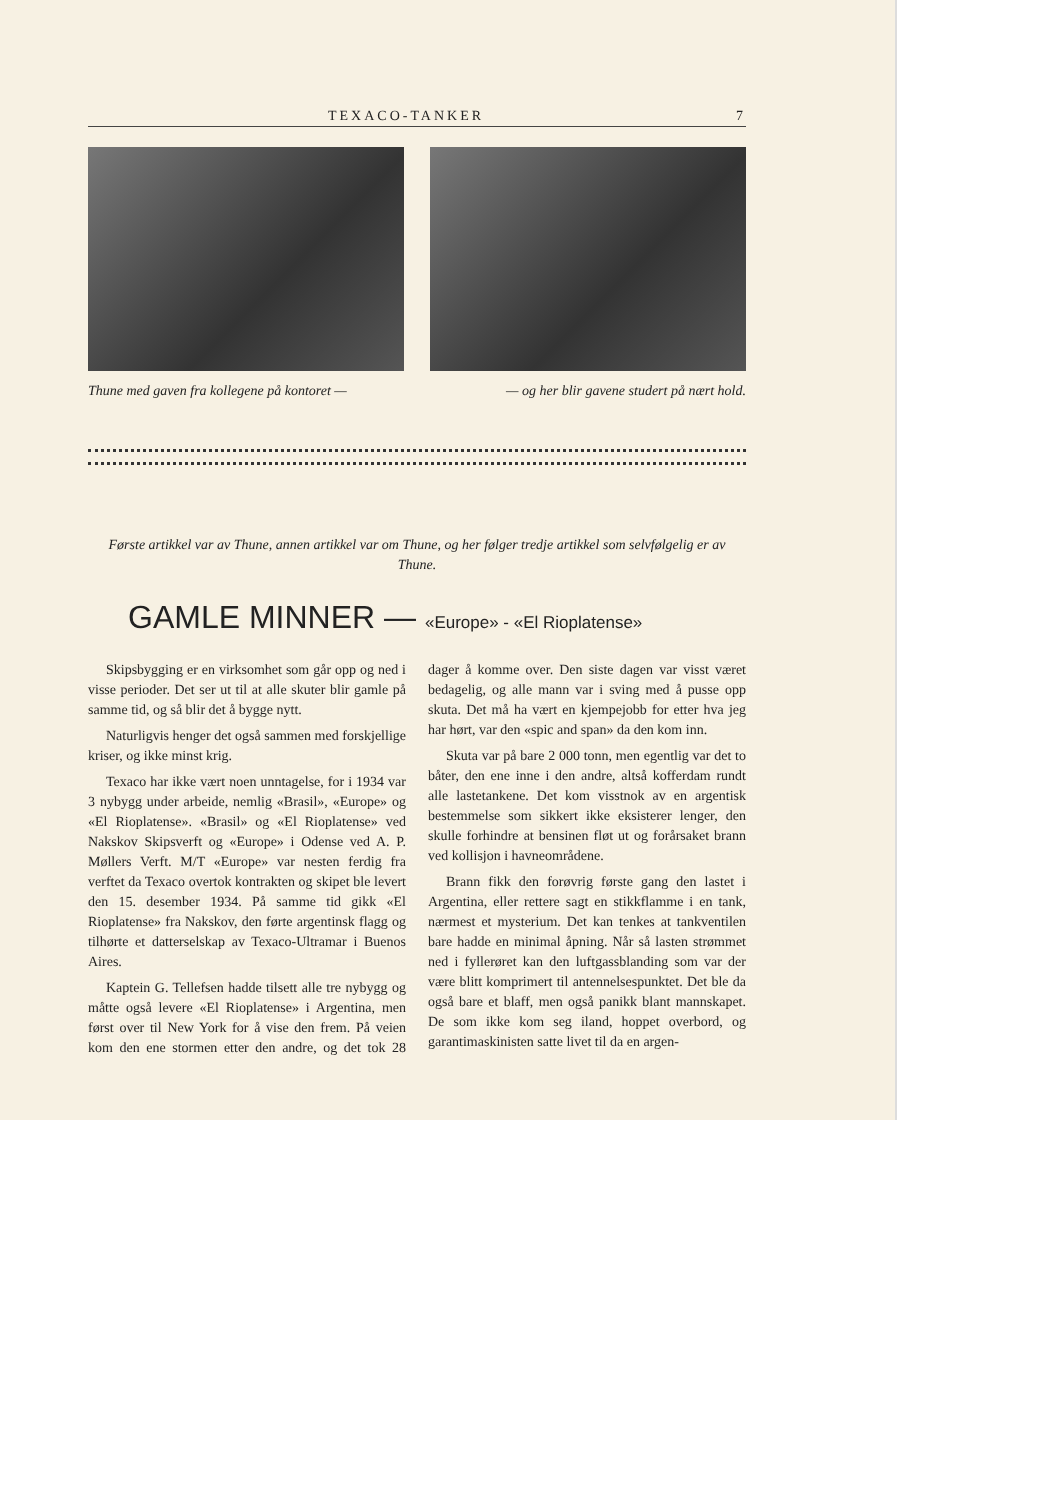TEXACO-TANKER 7
Thune med gaven fra kollegene på kontoret — — og her blir gavene studert på nært hold.
Første artikkel var av Thune, annen artikkel var om Thune, og her følger tredje artikkel som selvfølgelig er av Thune.
GAMLE MINNER — «Europe» - «El Rioplatense»
Skipsbygging er en virksomhet som går opp og ned i visse perioder. Det ser ut til at alle skuter blir gamle på samme tid, og så blir det å bygge nytt.
Naturligvis henger det også sammen med forskjellige kriser, og ikke minst krig.
Texaco har ikke vært noen unntagelse, for i 1934 var 3 nybygg under arbeide, nemlig «Brasil», «Europe» og «El Rioplatense». «Brasil» og «El Rioplatense» ved Nakskov Skipsverft og «Europe» i Odense ved A. P. Møllers Verft. M/T «Europe» var nesten ferdig fra verftet da Texaco overtok kontrakten og skipet ble levert den 15. desember 1934. På samme tid gikk «El Rioplatense» fra Nakskov, den førte argentinsk flagg og tilhørte et datterselskap av Texaco-Ultramar i Buenos Aires.
Kaptein G. Tellefsen hadde tilsett alle tre nybygg og måtte også levere «El Rioplatense» i Argentina, men først over til New York for å vise den frem. På veien kom den ene stormen etter den andre, og det tok 28 dager å komme over. Den siste dagen var visst været bedagelig, og alle mann var i sving med å pusse opp skuta. Det må ha vært en kjempejobb for etter hva jeg har hørt, var den «spic and span» da den kom inn.
Skuta var på bare 2 000 tonn, men egentlig var det to båter, den ene inne i den andre, altså kofferdam rundt alle lastetankene. Det kom visstnok av en argentisk bestemmelse som sikkert ikke eksisterer lenger, den skulle forhindre at bensinen fløt ut og forårsaket brann ved kollisjon i havneområdene.
Brann fikk den forøvrig første gang den lastet i Argentina, eller rettere sagt en stikkflamme i en tank, nærmest et mysterium. Det kan tenkes at tankventilen bare hadde en minimal åpning. Når så lasten strømmet ned i fyllerøret kan den luftgassblanding som var der være blitt komprimert til antennelsespunktet. Det ble da også bare et blaff, men også panikk blant mannskapet. De som ikke kom seg iland, hoppet overbord, og garantimaskinisten satte livet til da en argen-